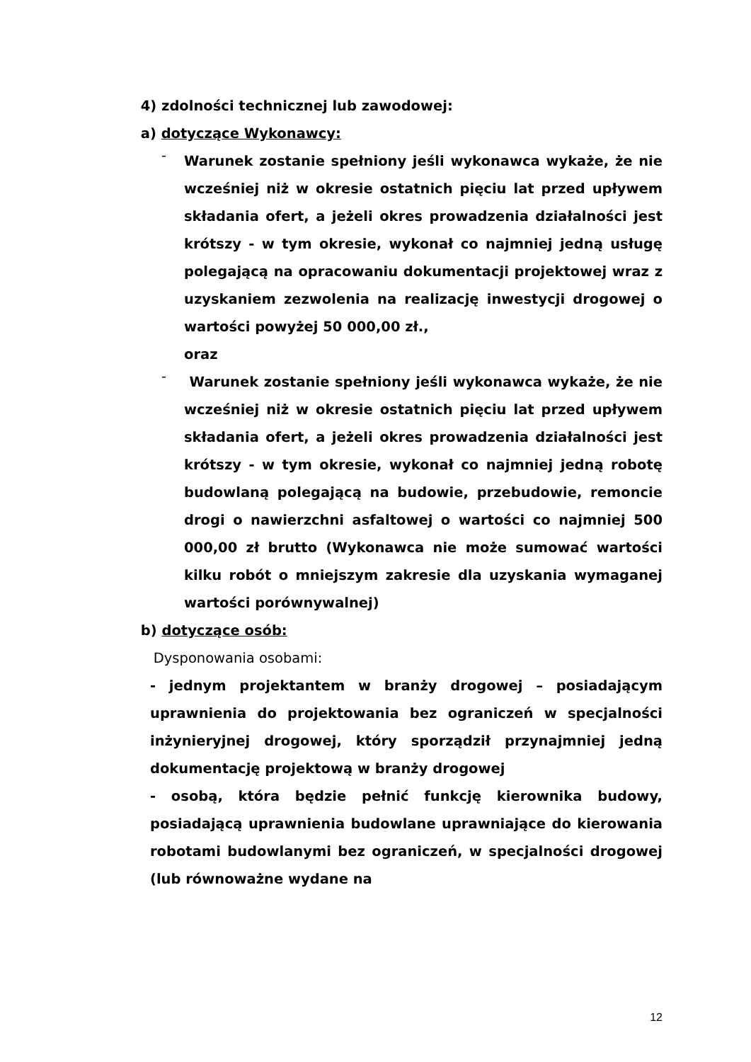4) zdolności technicznej lub zawodowej:
a) dotyczące Wykonawcy:
-
Warunek zostanie spełniony jeśli wykonawca wykaże, że nie wcześniej niż w okresie ostatnich pięciu lat przed upływem składania ofert, a jeżeli okres prowadzenia działalności jest krótszy - w tym okresie, wykonał co najmniej jedną usługę polegającą na opracowaniu dokumentacji projektowej wraz z uzyskaniem zezwolenia na realizację inwestycji drogowej o wartości powyżej 50 000,00 zł.,
oraz
-
Warunek zostanie spełniony jeśli wykonawca wykaże, że nie wcześniej niż w okresie ostatnich pięciu lat przed upływem składania ofert, a jeżeli okres prowadzenia działalności jest krótszy - w tym okresie, wykonał co najmniej jedną robotę budowlaną polegającą na budowie, przebudowie, remoncie drogi o nawierzchni asfaltowej o wartości co najmniej 500 000,00 zł brutto (Wykonawca nie może sumować wartości kilku robót o mniejszym zakresie dla uzyskania wymaganej wartości porównywalnej)
b) dotyczące osób:
Dysponowania osobami:
- jednym projektantem w branży drogowej – posiadającym uprawnienia do projektowania bez ograniczeń w specjalności inżynieryjnej drogowej, który sporządził przynajmniej jedną dokumentację projektową w branży drogowej
- osobą, która będzie pełnić funkcję kierownika budowy, posiadającą uprawnienia budowlane uprawniające do kierowania robotami budowlanymi bez ograniczeń, w specjalności drogowej (lub równoważne wydane na
12